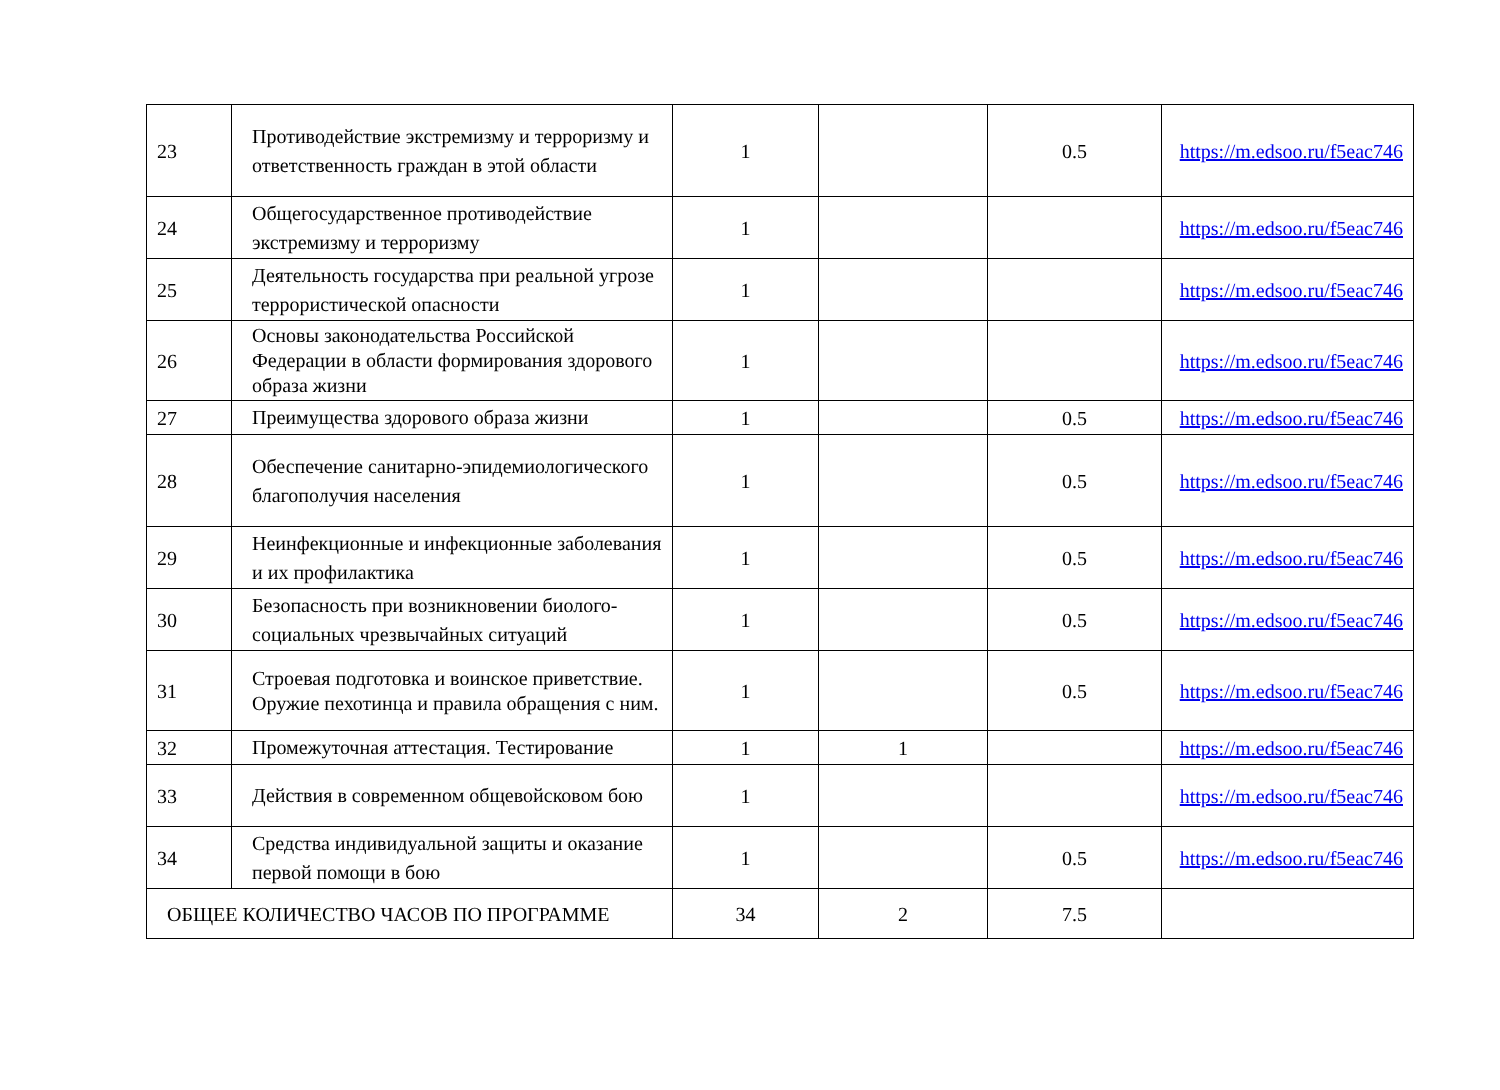| 23 | Противодействие экстремизму и терроризму и ответственность граждан в этой области | 1 | | 0.5 | https://m.edsoo.ru/f5eac746 |
| 24 | Общегосударственное противодействие экстремизму и терроризму | 1 | | | https://m.edsoo.ru/f5eac746 |
| 25 | Деятельность государства при реальной угрозе террористической опасности | 1 | | | https://m.edsoo.ru/f5eac746 |
| 26 | Основы законодательства Российской Федерации в области формирования здорового образа жизни | 1 | | | https://m.edsoo.ru/f5eac746 |
| 27 | Преимущества здорового образа жизни | 1 | | 0.5 | https://m.edsoo.ru/f5eac746 |
| 28 | Обеспечение санитарно-эпидемиологического благополучия населения | 1 | | 0.5 | https://m.edsoo.ru/f5eac746 |
| 29 | Неинфекционные и инфекционные заболевания и их профилактика | 1 | | 0.5 | https://m.edsoo.ru/f5eac746 |
| 30 | Безопасность при возникновении биолого-социальных чрезвычайных ситуаций | 1 | | 0.5 | https://m.edsoo.ru/f5eac746 |
| 31 | Строевая подготовка и воинское приветствие. Оружие пехотинца и правила обращения с ним. | 1 | | 0.5 | https://m.edsoo.ru/f5eac746 |
| 32 | Промежуточная аттестация. Тестирование | 1 | 1 | | https://m.edsoo.ru/f5eac746 |
| 33 | Действия в современном общевойсковом бою | 1 | | | https://m.edsoo.ru/f5eac746 |
| 34 | Средства индивидуальной защиты и оказание первой помощи в бою | 1 | | 0.5 | https://m.edsoo.ru/f5eac746 |
| ОБЩЕЕ КОЛИЧЕСТВО ЧАСОВ ПО ПРОГРАММЕ | | 34 | 2 | 7.5 | |